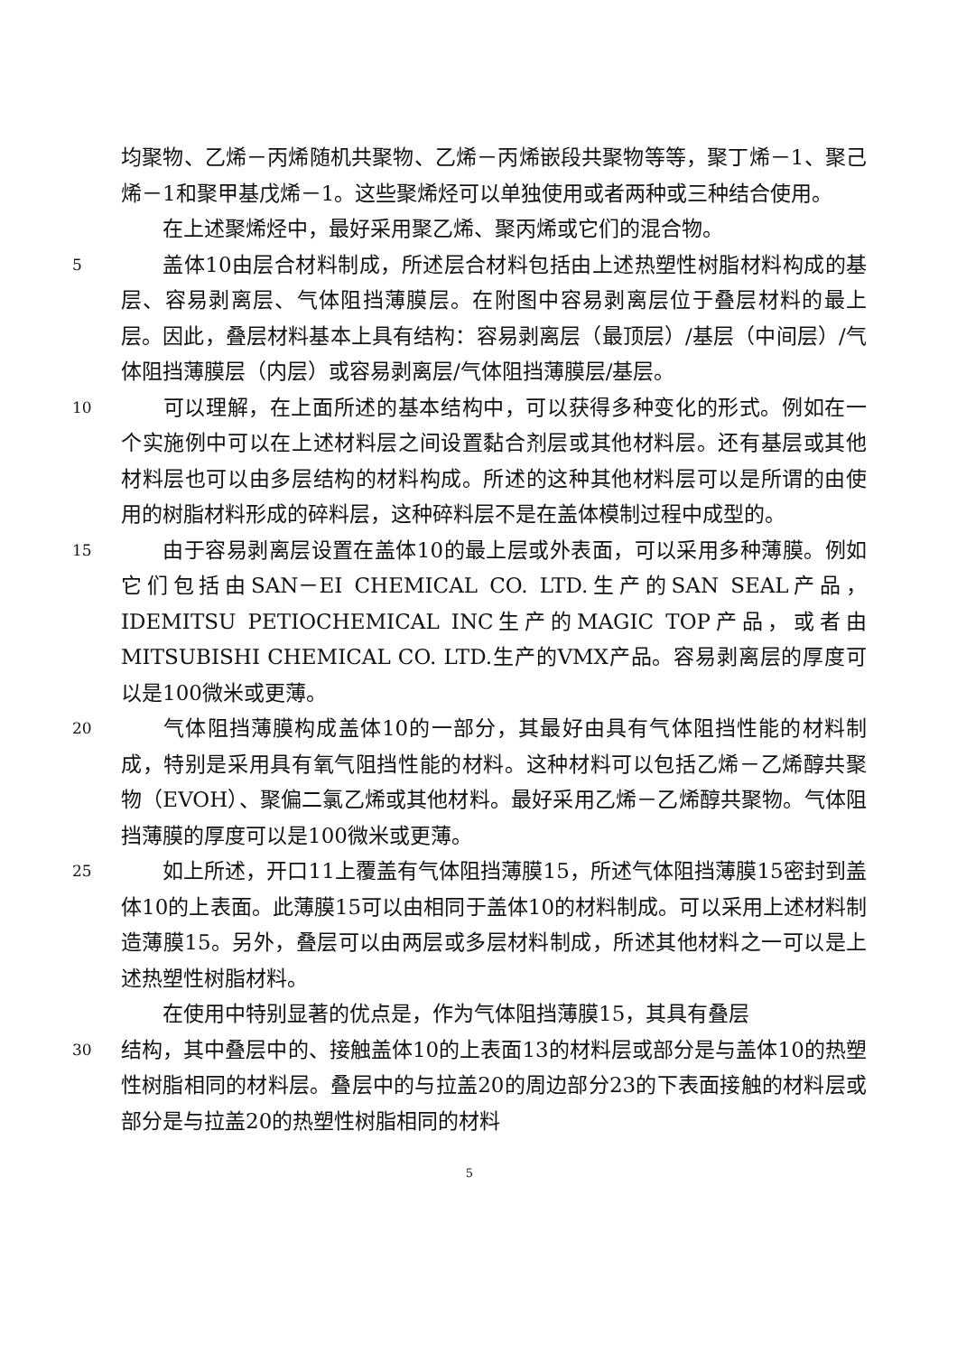均聚物、乙烯－丙烯随机共聚物、乙烯－丙烯嵌段共聚物等等，聚丁烯－1、聚己烯－1和聚甲基戊烯－1。这些聚烯烃可以单独使用或者两种或三种结合使用。
  在上述聚烯烃中，最好采用聚乙烯、聚丙烯或它们的混合物。
5
  盖体10由层合材料制成，所述层合材料包括由上述热塑性树脂材料构成的基层、容易剥离层、气体阻挡薄膜层。在附图中容易剥离层位于叠层材料的最上层。因此，叠层材料基本上具有结构：容易剥离层（最顶层）/基层（中间层）/气体阻挡薄膜层（内层）或容易剥离层/气体阻挡薄膜层/基层。
10
  可以理解，在上面所述的基本结构中，可以获得多种变化的形式。例如在一个实施例中可以在上述材料层之间设置黏合剂层或其他材料层。还有基层或其他材料层也可以由多层结构的材料构成。所述的这种其他材料层可以是所谓的由使用的树脂材料形成的碎料层，这种碎料层不是在盖体模制过程中成型的。
15
  由于容易剥离层设置在盖体10的最上层或外表面，可以采用多种薄膜。例如它们包括由SAN－EI CHEMICAL CO. LTD.生产的SAN SEAL产品，IDEMITSU PETIOCHEMICAL INC生产的MAGIC TOP产品，或者由MITSUBISHI CHEMICAL CO. LTD.生产的VMX产品。容易剥离层的厚度可以是100微米或更薄。
20
  气体阻挡薄膜构成盖体10的一部分，其最好由具有气体阻挡性能的材料制成，特别是采用具有氧气阻挡性能的材料。这种材料可以包括乙烯－乙烯醇共聚物（EVOH）、聚偏二氯乙烯或其他材料。最好采用乙烯－乙烯醇共聚物。气体阻挡薄膜的厚度可以是100微米或更薄。
25
  如上所述，开口11上覆盖有气体阻挡薄膜15，所述气体阻挡薄膜15密封到盖体10的上表面。此薄膜15可以由相同于盖体10的材料制成。可以采用上述材料制造薄膜15。另外，叠层可以由两层或多层材料制成，所述其他材料之一可以是上述热塑性树脂材料。
  在使用中特别显著的优点是，作为气体阻挡薄膜15，其具有叠层
30
结构，其中叠层中的、接触盖体10的上表面13的材料层或部分是与盖体10的热塑性树脂相同的材料层。叠层中的与拉盖20的周边部分23的下表面接触的材料层或部分是与拉盖20的热塑性树脂相同的材料
5